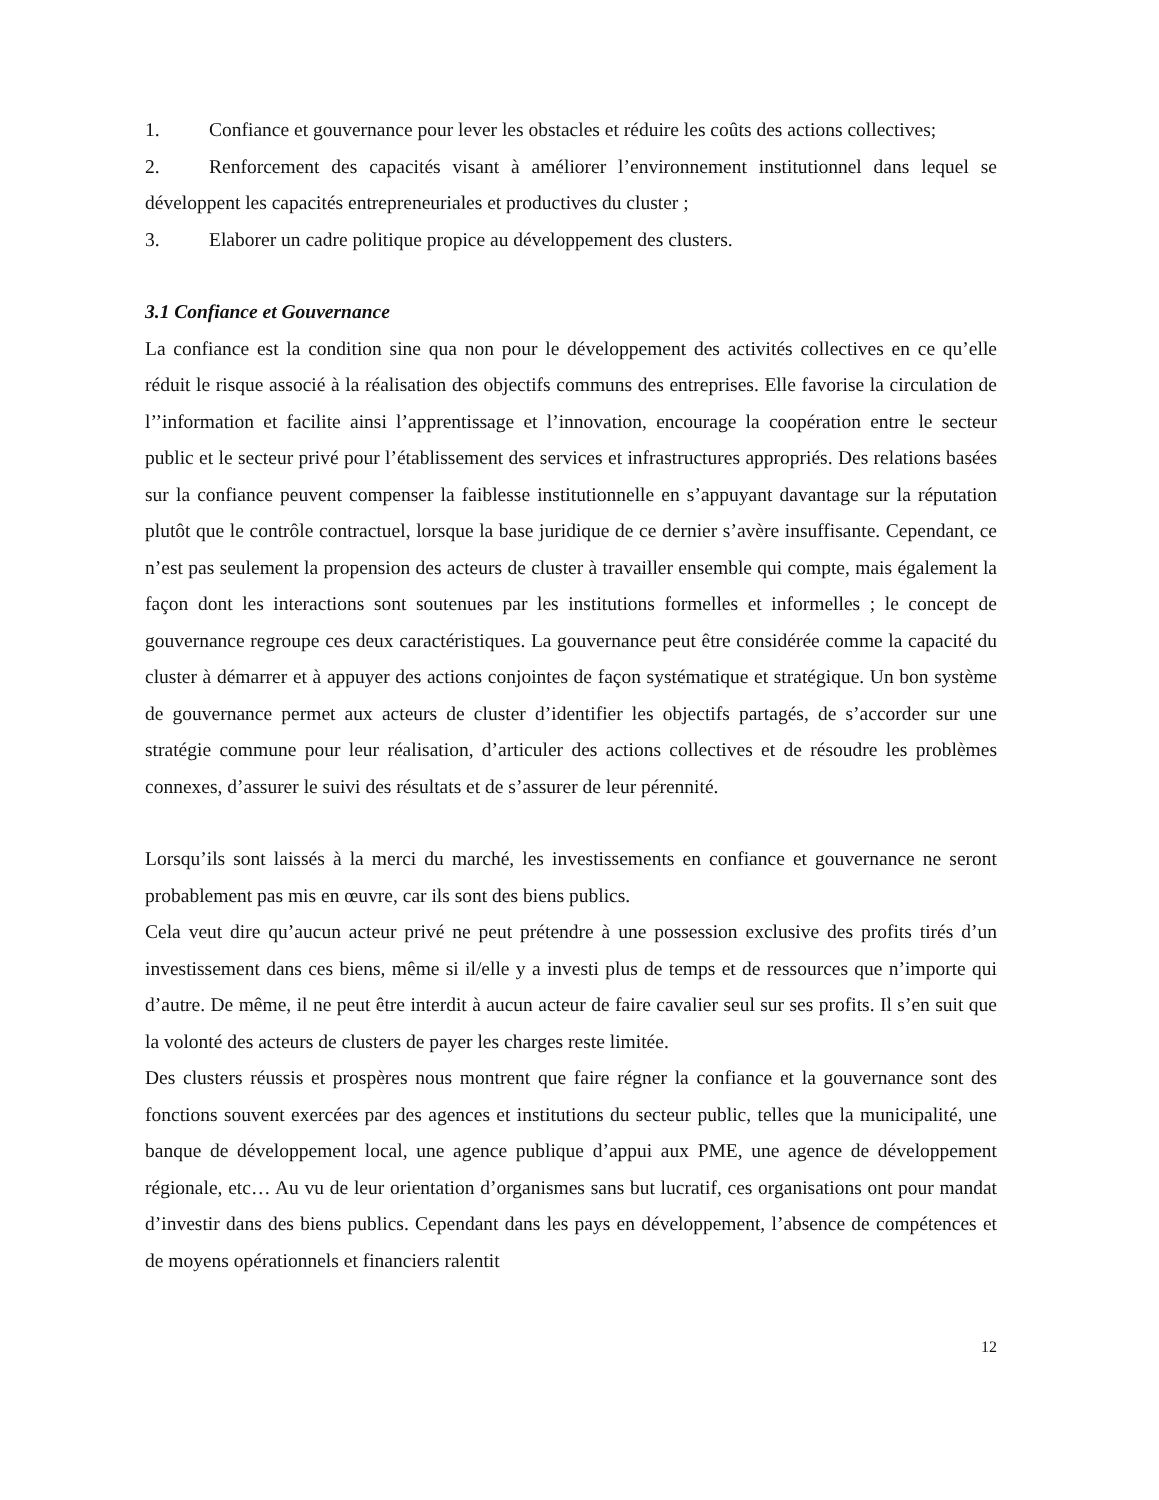1. Confiance et gouvernance pour lever les obstacles et réduire les coûts des actions collectives;
2. Renforcement des capacités visant à améliorer l’environnement institutionnel dans lequel se développent les capacités entrepreneuriales et productives du cluster ;
3. Elaborer un cadre politique propice au développement des clusters.
3.1 Confiance et Gouvernance
La confiance est la condition sine qua non pour le développement des activités collectives en ce qu’elle réduit le risque associé à la réalisation des objectifs communs des entreprises. Elle favorise la circulation de l’’information et facilite ainsi l’apprentissage et l’innovation, encourage la coopération entre le secteur public et le secteur privé pour l’établissement des services et infrastructures appropriés. Des relations basées sur la confiance peuvent compenser la faiblesse institutionnelle en s’appuyant davantage sur la réputation plutôt que le contrôle contractuel, lorsque la base juridique de ce dernier s’avère insuffisante. Cependant, ce n’est pas seulement la propension des acteurs de cluster à travailler ensemble qui compte, mais également la façon dont les interactions sont soutenues par les institutions formelles et informelles ; le concept de gouvernance regroupe ces deux caractéristiques. La gouvernance peut être considérée comme la capacité du cluster à démarrer et à appuyer des actions conjointes de façon systématique et stratégique. Un bon système de gouvernance permet aux acteurs de cluster d’identifier les objectifs partagés, de s’accorder sur une stratégie commune pour leur réalisation, d’articuler des actions collectives et de résoudre les problèmes connexes, d’assurer le suivi des résultats et de s’assurer de leur pérennité.
Lorsqu’ils sont laissés à la merci du marché, les investissements en confiance et gouvernance ne seront probablement pas mis en œuvre, car ils sont des biens publics.
Cela veut dire qu’aucun acteur privé ne peut prétendre à une possession exclusive des profits tirés d’un investissement dans ces biens, même si il/elle y a investi plus de temps et de ressources que n’importe qui d’autre. De même, il ne peut être interdit à aucun acteur de faire cavalier seul sur ses profits. Il s’en suit que la volonté des acteurs de clusters de payer les charges reste limitée.
Des clusters réussis et prospères nous montrent que faire régner la confiance et la gouvernance sont des fonctions souvent exercées par des agences et institutions du secteur public, telles que la municipalité, une banque de développement local, une agence publique d’appui aux PME, une agence de développement régionale, etc… Au vu de leur orientation d’organismes sans but lucratif, ces organisations ont pour mandat d’investir dans des biens publics. Cependant dans les pays en développement, l’absence de compétences et de moyens opérationnels et financiers ralentit
12